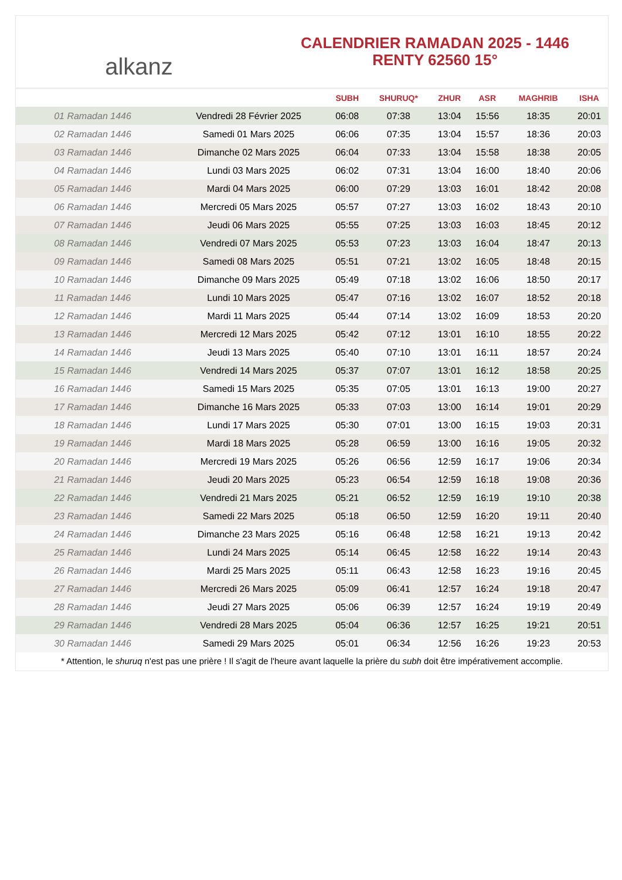alkanz
CALENDRIER RAMADAN 2025 - 1446
RENTY 62560 15°
| | | SUBH | SHURUQ* | ZHUR | ASR | MAGHRIB | ISHA |
| --- | --- | --- | --- | --- | --- | --- | --- |
| 01 Ramadan 1446 | Vendredi 28 Février 2025 | 06:08 | 07:38 | 13:04 | 15:56 | 18:35 | 20:01 |
| 02 Ramadan 1446 | Samedi 01 Mars 2025 | 06:06 | 07:35 | 13:04 | 15:57 | 18:36 | 20:03 |
| 03 Ramadan 1446 | Dimanche 02 Mars 2025 | 06:04 | 07:33 | 13:04 | 15:58 | 18:38 | 20:05 |
| 04 Ramadan 1446 | Lundi 03 Mars 2025 | 06:02 | 07:31 | 13:04 | 16:00 | 18:40 | 20:06 |
| 05 Ramadan 1446 | Mardi 04 Mars 2025 | 06:00 | 07:29 | 13:03 | 16:01 | 18:42 | 20:08 |
| 06 Ramadan 1446 | Mercredi 05 Mars 2025 | 05:57 | 07:27 | 13:03 | 16:02 | 18:43 | 20:10 |
| 07 Ramadan 1446 | Jeudi 06 Mars 2025 | 05:55 | 07:25 | 13:03 | 16:03 | 18:45 | 20:12 |
| 08 Ramadan 1446 | Vendredi 07 Mars 2025 | 05:53 | 07:23 | 13:03 | 16:04 | 18:47 | 20:13 |
| 09 Ramadan 1446 | Samedi 08 Mars 2025 | 05:51 | 07:21 | 13:02 | 16:05 | 18:48 | 20:15 |
| 10 Ramadan 1446 | Dimanche 09 Mars 2025 | 05:49 | 07:18 | 13:02 | 16:06 | 18:50 | 20:17 |
| 11 Ramadan 1446 | Lundi 10 Mars 2025 | 05:47 | 07:16 | 13:02 | 16:07 | 18:52 | 20:18 |
| 12 Ramadan 1446 | Mardi 11 Mars 2025 | 05:44 | 07:14 | 13:02 | 16:09 | 18:53 | 20:20 |
| 13 Ramadan 1446 | Mercredi 12 Mars 2025 | 05:42 | 07:12 | 13:01 | 16:10 | 18:55 | 20:22 |
| 14 Ramadan 1446 | Jeudi 13 Mars 2025 | 05:40 | 07:10 | 13:01 | 16:11 | 18:57 | 20:24 |
| 15 Ramadan 1446 | Vendredi 14 Mars 2025 | 05:37 | 07:07 | 13:01 | 16:12 | 18:58 | 20:25 |
| 16 Ramadan 1446 | Samedi 15 Mars 2025 | 05:35 | 07:05 | 13:01 | 16:13 | 19:00 | 20:27 |
| 17 Ramadan 1446 | Dimanche 16 Mars 2025 | 05:33 | 07:03 | 13:00 | 16:14 | 19:01 | 20:29 |
| 18 Ramadan 1446 | Lundi 17 Mars 2025 | 05:30 | 07:01 | 13:00 | 16:15 | 19:03 | 20:31 |
| 19 Ramadan 1446 | Mardi 18 Mars 2025 | 05:28 | 06:59 | 13:00 | 16:16 | 19:05 | 20:32 |
| 20 Ramadan 1446 | Mercredi 19 Mars 2025 | 05:26 | 06:56 | 12:59 | 16:17 | 19:06 | 20:34 |
| 21 Ramadan 1446 | Jeudi 20 Mars 2025 | 05:23 | 06:54 | 12:59 | 16:18 | 19:08 | 20:36 |
| 22 Ramadan 1446 | Vendredi 21 Mars 2025 | 05:21 | 06:52 | 12:59 | 16:19 | 19:10 | 20:38 |
| 23 Ramadan 1446 | Samedi 22 Mars 2025 | 05:18 | 06:50 | 12:59 | 16:20 | 19:11 | 20:40 |
| 24 Ramadan 1446 | Dimanche 23 Mars 2025 | 05:16 | 06:48 | 12:58 | 16:21 | 19:13 | 20:42 |
| 25 Ramadan 1446 | Lundi 24 Mars 2025 | 05:14 | 06:45 | 12:58 | 16:22 | 19:14 | 20:43 |
| 26 Ramadan 1446 | Mardi 25 Mars 2025 | 05:11 | 06:43 | 12:58 | 16:23 | 19:16 | 20:45 |
| 27 Ramadan 1446 | Mercredi 26 Mars 2025 | 05:09 | 06:41 | 12:57 | 16:24 | 19:18 | 20:47 |
| 28 Ramadan 1446 | Jeudi 27 Mars 2025 | 05:06 | 06:39 | 12:57 | 16:24 | 19:19 | 20:49 |
| 29 Ramadan 1446 | Vendredi 28 Mars 2025 | 05:04 | 06:36 | 12:57 | 16:25 | 19:21 | 20:51 |
| 30 Ramadan 1446 | Samedi 29 Mars 2025 | 05:01 | 06:34 | 12:56 | 16:26 | 19:23 | 20:53 |
* Attention, le shuruq n'est pas une prière ! Il s'agit de l'heure avant laquelle la prière du subh doit être impérativement accomplie.